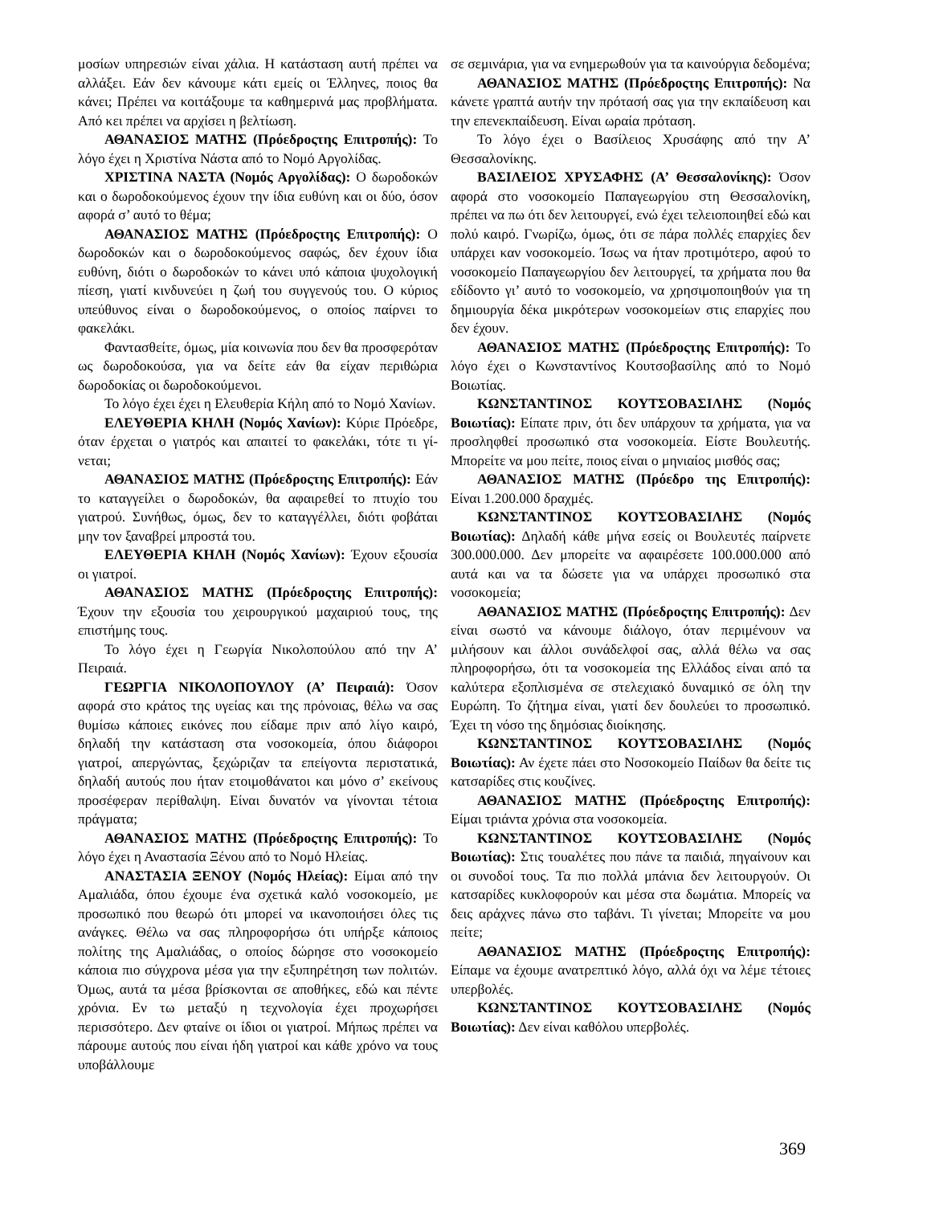μοσίων υπηρεσιών είναι χάλια. Η κατάσταση αυτή πρέπει να αλλάξει. Εάν δεν κάνουμε κάτι εμείς οι Έλληνες, ποιος θα κάνει; Πρέπει να κοιτάξουμε τα καθημερινά μας προβλήματα. Από κει πρέπει να αρχίσει η βελτίωση.
ΑΘΑΝΑΣΙΟΣ ΜΑΤΗΣ (Πρόεδροςτης Επιτροπής): Το λόγο έχει η Χριστίνα Νάστα από το Νομό Αργολίδας.
ΧΡΙΣΤΙΝΑ ΝΑΣΤΑ (Νομός Αργολίδας): Ο δωροδοκών και ο δωροδοκούμενος έχουν την ίδια ευθύνη και οι δύο, όσον αφορά σ’ αυτό το θέμα;
ΑΘΑΝΑΣΙΟΣ ΜΑΤΗΣ (Πρόεδροςτης Επιτροπής): Ο δωροδοκών και ο δωροδοκούμενος σαφώς, δεν έχουν ίδια ευθύνη, διότι ο δωροδοκών το κάνει υπό κάποια ψυχολογική πίεση, γιατί κινδυνεύει η ζωή του συγγενούς του. Ο κύριος υπεύθυνος είναι ο δωροδοκούμενος, ο οποίος παίρνει το φακελάκι.
Φαντασθείτε, όμως, μία κοινωνία που δεν θα προσφερόταν ως δωροδοκούσα, για να δείτε εάν θα είχαν περιθώρια δωροδοκίας οι δωροδοκούμενοι.
Το λόγο έχει έχει η Ελευθερία Κήλη από το Νομό Χανίων.
ΕΛΕΥΘΕΡΙΑ ΚΗΛΗ (Νομός Χανίων): Κύριε Πρόεδρε, όταν έρχεται ο γιατρός και απαιτεί το φακελάκι, τότε τι γί- νεται;
ΑΘΑΝΑΣΙΟΣ ΜΑΤΗΣ (Πρόεδροςτης Επιτροπής): Εάν το καταγγείλει ο δωροδοκών, θα αφαιρεθεί το πτυχίο του γιατρού. Συνήθως, όμως, δεν το καταγγέλλει, διότι φοβάται μην τον ξαναβρεί μπροστά του.
ΕΛΕΥΘΕΡΙΑ ΚΗΛΗ (Νομός Χανίων): Έχουν εξουσία οι γιατροί.
ΑΘΑΝΑΣΙΟΣ ΜΑΤΗΣ (Πρόεδροςτης Επιτροπής): Έχουν την εξουσία του χειρουργικού μαχαιριού τους, της επιστήμης τους.
Το λόγο έχει η Γεωργία Νικολοπούλου από την Α’ Πειραιά.
ΓΕΩΡΓΙΑ ΝΙΚΟΛΟΠΟΥΛΟΥ (Α’ Πειραιά): Όσον αφορά στο κράτος της υγείας και της πρόνοιας, θέλω να σας θυμίσω κάποιες εικόνες που είδαμε πριν από λίγο καιρό, δηλαδή την κατάσταση στα νοσοκομεία, όπου διάφοροι γιατροί, απεργώντας, ξεχώριζαν τα επείγοντα περιστατικά, δηλαδή αυτούς που ήταν ετοιμοθάνατοι και μόνο σ’ εκείνους προσέφεραν περίθαλψη. Είναι δυνατόν να γίνονται τέτοια πράγματα;
ΑΘΑΝΑΣΙΟΣ ΜΑΤΗΣ (Πρόεδροςτης Επιτροπής): Το λόγο έχει η Αναστασία Ξένου από το Νομό Ηλείας.
ΑΝΑΣΤΑΣΙΑ ΞΕΝΟΥ (Νομός Ηλείας): Είμαι από την Αμαλιάδα, όπου έχουμε ένα σχετικά καλό νοσοκομείο, με προσωπικό που θεωρώ ότι μπορεί να ικανοποιήσει όλες τις ανάγκες. Θέλω να σας πληροφορήσω ότι υπήρξε κάποιος πολίτης της Αμαλιάδας, ο οποίος δώρησε στο νοσοκομείο κάποια πιο σύγχρονα μέσα για την εξυπηρέτηση των πολιτών. Όμως, αυτά τα μέσα βρίσκονται σε αποθήκες, εδώ και πέντε χρόνια. Εν τω μεταξύ η τεχνολογία έχει προχωρήσει περισσότερο. Δεν φταίνε οι ίδιοι οι γιατροί. Μήπως πρέπει να πάρουμε αυτούς που είναι ήδη γιατροί και κάθε χρόνο να τους υποβάλλουμε
σε σεμινάρια, για να ενημερωθούν για τα καινούργια δεδομένα;
ΑΘΑΝΑΣΙΟΣ ΜΑΤΗΣ (Πρόεδροςτης Επιτροπής): Να κάνετε γραπτά αυτήν την πρότασή σας για την εκπαίδευση και την επενεκπαίδευση. Είναι ωραία πρόταση.
Το λόγο έχει ο Βασίλειος Χρυσάφης από την Α’ Θεσσαλονίκης.
ΒΑΣΙΛΕΙΟΣ ΧΡΥΣΑΦΗΣ (Α’ Θεσσαλονίκης): Όσον αφορά στο νοσοκομείο Παπαγεωργίου στη Θεσσαλονίκη, πρέπει να πω ότι δεν λειτουργεί, ενώ έχει τελειοποιηθεί εδώ και πολύ καιρό. Γνωρίζω, όμως, ότι σε πάρα πολλές επαρχίες δεν υπάρχει καν νοσοκομείο. Ίσως να ήταν προτιμότερο, αφού το νοσοκομείο Παπαγεωργίου δεν λειτουργεί, τα χρήματα που θα εδίδοντο γι’ αυτό το νοσοκομείο, να χρησιμοποιηθούν για τη δημιουργία δέκα μικρότερων νοσοκομείων στις επαρχίες που δεν έχουν.
ΑΘΑΝΑΣΙΟΣ ΜΑΤΗΣ (Πρόεδροςτης Επιτροπής): Το λόγο έχει ο Κωνσταντίνος Κουτσοβασίλης από το Νομό Βοιωτίας.
ΚΩΝΣΤΑΝΤΙΝΟΣ ΚΟΥΤΣΟΒΑΣΙΛΗΣ (Νομός Βοιωτίας): Είπατε πριν, ότι δεν υπάρχουν τα χρήματα, για να προσληφθεί προσωπικό στα νοσοκομεία. Είστε Βουλευτής. Μπορείτε να μου πείτε, ποιος είναι ο μηνιαίος μισθός σας;
ΑΘΑΝΑΣΙΟΣ ΜΑΤΗΣ (Πρόεδρο της Επιτροπής): Είναι 1.200.000 δραχμές.
ΚΩΝΣΤΑΝΤΙΝΟΣ ΚΟΥΤΣΟΒΑΣΙΛΗΣ (Νομός Βοιωτίας): Δηλαδή κάθε μήνα εσείς οι Βουλευτές παίρνετε 300.000.000. Δεν μπορείτε να αφαιρέσετε 100.000.000 από αυτά και να τα δώσετε για να υπάρχει προσωπικό στα νοσοκομεία;
ΑΘΑΝΑΣΙΟΣ ΜΑΤΗΣ (Πρόεδροςτης Επιτροπής): Δεν είναι σωστό να κάνουμε διάλογο, όταν περιμένουν να μιλήσουν και άλλοι συνάδελφοί σας, αλλά θέλω να σας πληροφορήσω, ότι τα νοσοκομεία της Ελλάδος είναι από τα καλύτερα εξοπλισμένα σε στελεχιακό δυναμικό σε όλη την Ευρώπη. Το ζήτημα είναι, γιατί δεν δουλεύει το προσωπικό. Έχει τη νόσο της δημόσιας διοίκησης.
ΚΩΝΣΤΑΝΤΙΝΟΣ ΚΟΥΤΣΟΒΑΣΙΛΗΣ (Νομός Βοιωτίας): Αν έχετε πάει στο Νοσοκομείο Παίδων θα δείτε τις κατσαρίδες στις κουζίνες.
ΑΘΑΝΑΣΙΟΣ ΜΑΤΗΣ (Πρόεδροςτης Επιτροπής): Είμαι τριάντα χρόνια στα νοσοκομεία.
ΚΩΝΣΤΑΝΤΙΝΟΣ ΚΟΥΤΣΟΒΑΣΙΛΗΣ (Νομός Βοιωτίας): Στις τουαλέτες που πάνε τα παιδιά, πηγαίνουν και οι συνοδοί τους. Τα πιο πολλά μπάνια δεν λειτουργούν. Οι κατσαρίδες κυκλοφορούν και μέσα στα δωμάτια. Μπορείς να δεις αράχνες πάνω στο ταβάνι. Τι γίνεται; Μπορείτε να μου πείτε;
ΑΘΑΝΑΣΙΟΣ ΜΑΤΗΣ (Πρόεδροςτης Επιτροπής): Είπαμε να έχουμε ανατρεπτικό λόγο, αλλά όχι να λέμε τέτοιες υπερβολές.
ΚΩΝΣΤΑΝΤΙΝΟΣ ΚΟΥΤΣΟΒΑΣΙΛΗΣ (Νομός Βοιωτίας): Δεν είναι καθόλου υπερβολές.
369